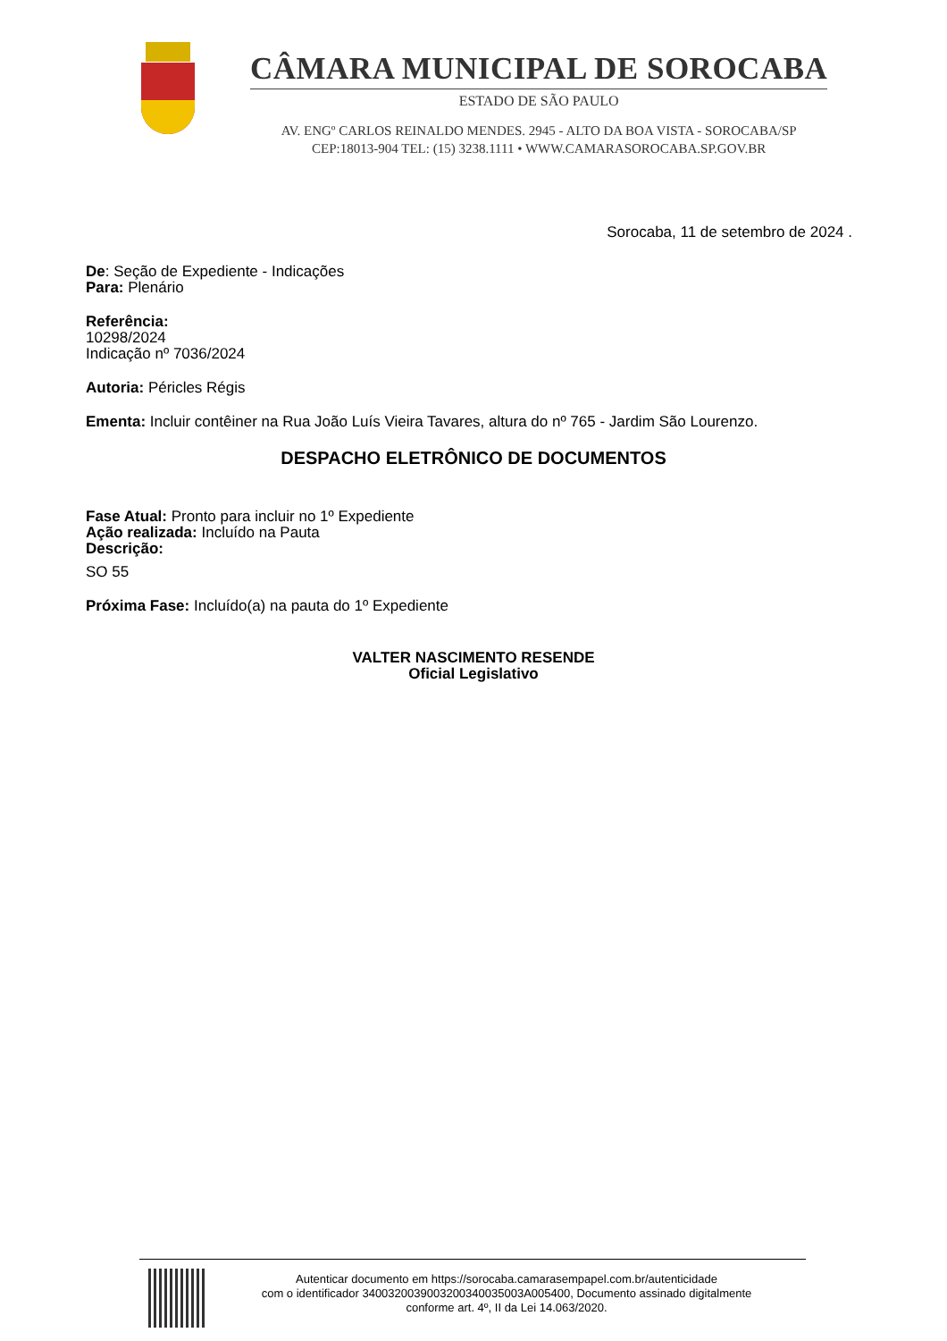CÂMARA MUNICIPAL DE SOROCABA
ESTADO DE SÃO PAULO
AV. ENGº CARLOS REINALDO MENDES. 2945 - ALTO DA BOA VISTA - SOROCABA/SP
CEP:18013-904 TEL: (15) 3238.1111 • WWW.CAMARASOROCABA.SP.GOV.BR
Sorocaba, 11 de setembro de 2024 .
De: Seção de Expediente - Indicações
Para: Plenário
Referência:
10298/2024
Indicação nº 7036/2024
Autoria: Péricles Régis
Ementa: Incluir contêiner na Rua João Luís Vieira Tavares, altura do nº 765 - Jardim São Lourenzo.
DESPACHO ELETRÔNICO DE DOCUMENTOS
Fase Atual: Pronto para incluir no 1º Expediente
Ação realizada: Incluído na Pauta
Descrição:
SO 55
Próxima Fase: Incluído(a) na pauta do 1º Expediente
VALTER NASCIMENTO RESENDE
Oficial Legislativo
Autenticar documento em https://sorocaba.camarasempapel.com.br/autenticidade
com o identificador 3400320039003200340035003A005400, Documento assinado digitalmente
conforme art. 4º, II da Lei 14.063/2020.